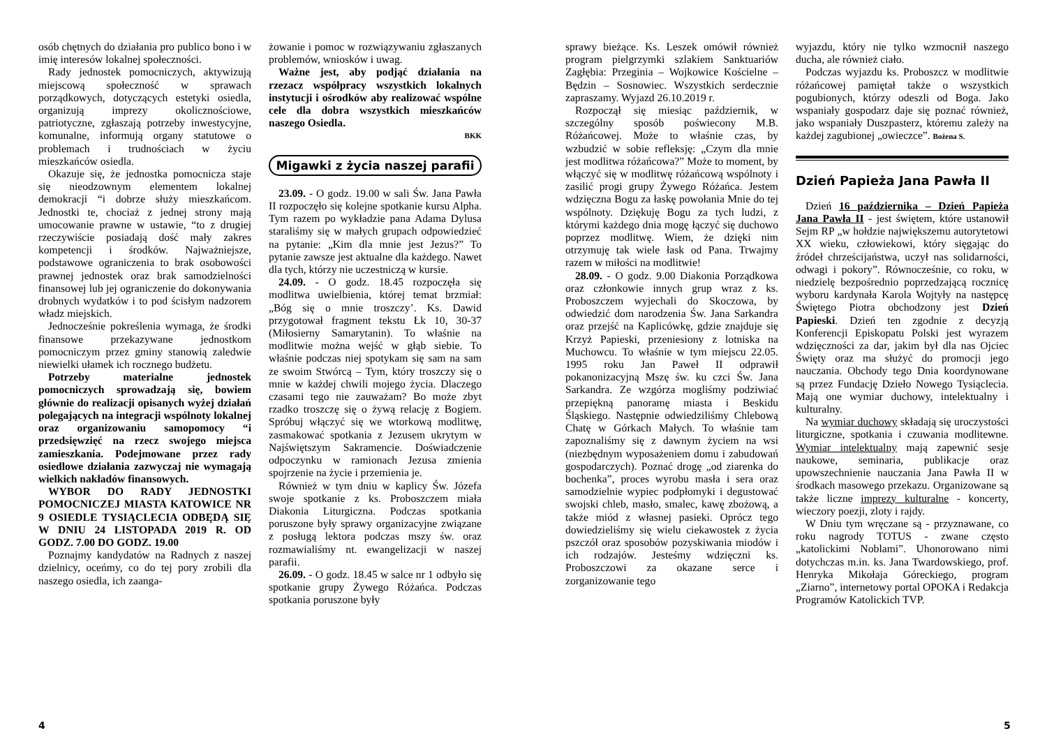osób chętnych do działania pro publico bono i w imię interesów lokalnej społeczności.
Rady jednostek pomocniczych, aktywizują miejscową społeczność w sprawach porządkowych, dotyczących estetyki osiedla, organizują imprezy okolicznościowe, patriotyczne, zgłaszają potrzeby inwestycyjne, komunalne, informują organy statutowe o problemach i trudnościach w życiu mieszkańców osiedla.
Okazuje się, że jednostka pomocnicza staje się nieodzownym elementem lokalnej demokracji “i dobrze służy mieszkańcom. Jednostki te, chociaż z jednej strony mają umocowanie prawne w ustawie, “to z drugiej rzeczywiście posiadają dość mały zakres kompetencji i środków. Najważniejsze, podstawowe ograniczenia to brak osobowości prawnej jednostek oraz brak samodzielności finansowej lub jej ograniczenie do dokonywania drobnych wydatków i to pod ścisłym nadzorem władz miejskich.
Jednocześnie pokreślenia wymaga, że środki finansowe przekazywane jednostkom pomocniczym przez gminy stanowią zaledwie niewielki ułamek ich rocznego budżetu.
Potrzeby materialne jednostek pomocniczych sprowadzają się, bowiem głównie do realizacji opisanych wyżej działań polegających na integracji wspólnoty lokalnej oraz organizowaniu samopomocy “i przedsięwzięć na rzecz swojego miejsca zamieszkania. Podejmowane przez rady osiedlowe działania zazwyczaj nie wymagają wielkich nakładów finansowych.
WYBOR DO RADY JEDNOSTKI POMOCNICZEJ MIASTA KATOWICE NR 9 OSIEDLE TYSIĄCLECIA ODBĘDĄ SIĘ W DNIU 24 LISTOPADA 2019 R. OD GODZ. 7.00 DO GODZ. 19.00
Poznajmy kandydatów na Radnych z naszej dzielnicy, oceńmy, co do tej pory zrobili dla naszego osiedla, ich zaanga-
żowanie i pomoc w rozwiązywaniu zgłaszanych problemów, wniosków i uwag.
Ważne jest, aby podjąć działania na rzezacz współpracy wszystkich lokalnych instytucji i ośrodków aby realizować wspólne cele dla dobra wszystkich mieszkańców naszego Osiedla.
BKK
Migawki z życia naszej parafii
23.09. - O godz. 19.00 w sali Św. Jana Pawła II rozpoczęło się kolejne spotkanie kursu Alpha. Tym razem po wykładzie pana Adama Dylusa staraliśmy się w małych grupach odpowiedzieć na pytanie: „Kim dla mnie jest Jezus?” To pytanie zawsze jest aktualne dla każdego. Nawet dla tych, którzy nie uczestniczą w kursie.
24.09. - O godz. 18.45 rozpoczęła się modlitwa uwielbienia, której temat brzmiał: „Bóg się o mnie troszczy’. Ks. Dawid przygotował fragment tekstu Łk 10, 30-37 (Miłosierny Samarytanin). To właśnie na modlitwie można wejść w głąb siebie. To właśnie podczas niej spotykam się sam na sam ze swoim Stwórcą – Tym, który troszczy się o mnie w każdej chwili mojego życia. Dlaczego czasami tego nie zauważam? Bo może zbyt rzadko troszczę się o żywą relację z Bogiem. Spróbuj włączyć się we wtorkową modlitwę, zasmakować spotkania z Jezusem ukrytym w Najświętszym Sakramencie. Doświadczenie odpoczynku w ramionach Jezusa zmienia spojrzenie na życie i przemienia je.
Również w tym dniu w kaplicy Św. Józefa swoje spotkanie z ks. Proboszczem miała Diakonia Liturgiczna. Podczas spotkania poruszone były sprawy organizacyjne związane z posługą lektora podczas mszy św. oraz rozmawialiśmy nt. ewangelizacji w naszej parafii.
26.09. - O godz. 18.45 w salce nr 1 odbyło się spotkanie grupy Żywego Różańca. Podczas spotkania poruszone były
4
sprawy bieżące. Ks. Leszek omówił również program pielgrzymki szlakiem Sanktuariów Zagłębia: Przeginia – Wojkowice Kościelne – Będzin – Sosnowiec. Wszystkich serdecznie zapraszamy. Wyjazd 26.10.2019 r.
Rozpoczął się miesiąc październik, w szczególny sposób poświecony M.B. Różańcowej. Może to właśnie czas, by wzbudzić w sobie refleksję: „Czym dla mnie jest modlitwa różańcowa?” Może to moment, by włączyć się w modlitwę różańcową wspólnoty i zasilić progi grupy Żywego Różańca. Jestem wdzięczna Bogu za łaskę powołania Mnie do tej wspólnoty. Dziękuję Bogu za tych ludzi, z którymi każdego dnia mogę łączyć się duchowo poprzez modlitwę. Wiem, że dzięki nim otrzymuję tak wiele łask od Pana. Trwajmy razem w miłości na modlitwie!
28.09. - O godz. 9.00 Diakonia Porządkowa oraz członkowie innych grup wraz z ks. Proboszczem wyjechali do Skoczowa, by odwiedzić dom narodzenia Św. Jana Sarkandra oraz przejść na Kaplicówkę, gdzie znajduje się Krzyż Papieski, przeniesiony z lotniska na Muchowcu. To właśnie w tym miejscu 22.05. 1995 roku Jan Paweł II odprawił pokanonizacyjną Mszę św. ku czci Św. Jana Sarkandra. Ze wzgórza mogliśmy podziwiać przepiękną panoramę miasta i Beskidu Śląskiego. Następnie odwiedziliśmy Chlebową Chatę w Górkach Małych. To właśnie tam zapoznaliśmy się z dawnym życiem na wsi (niezbędnym wyposażeniem domu i zabudowań gospodarczych). Poznać drogę „od ziarenka do bochenka”, proces wyrobu masła i sera oraz samodzielnie wypiec podpłomyki i degustować swojski chleb, masło, smalec, kawę zbożową, a także miód z własnej pasieki. Oprócz tego dowiedzieliśmy się wielu ciekawostek z życia pszczół oraz sposobów pozyskiwania miodów i ich rodzajów. Jesteśmy wdzięczni ks. Proboszczowi za okazane serce i zorganizowanie tego
wyjazdu, który nie tylko wzmocnił naszego ducha, ale również ciało.
Podczas wyjazdu ks. Proboszcz w modlitwie różańcowej pamiętał także o wszystkich pogubionych, którzy odeszli od Boga. Jako wspaniały gospodarz daje się poznać również, jako wspaniały Duszpasterz, któremu zależy na każdej zagubionej „owieczce”. Bożena S.
Dzień Papieża Jana Pawła II
Dzień 16 października – Dzień Papieża Jana Pawła II - jest świętem, które ustanowił Sejm RP „w hołdzie największemu autorytetowi XX wieku, człowiekowi, który sięgając do źródeł chrześcijaństwa, uczył nas solidarności, odwagi i pokory”. Równocześnie, co roku, w niedzielę bezpośrednio poprzedzającą rocznicę wyboru kardynała Karola Wojtyły na następcę Świętego Piotra obchodzony jest Dzień Papieski. Dzień ten zgodnie z decyzją Konferencji Episkopatu Polski jest wyrazem wdzięczności za dar, jakim był dla nas Ojciec Święty oraz ma służyć do promocji jego nauczania. Obchody tego Dnia koordynowane są przez Fundację Dzieło Nowego Tysiąclecia. Mają one wymiar duchowy, intelektualny i kulturalny.
Na wymiar duchowy składają się uroczystości liturgiczne, spotkania i czuwania modlitewne. Wymiar intelektualny mają zapewnić sesje naukowe, seminaria, publikacje oraz upowszechnienie nauczania Jana Pawła II w środkach masowego przekazu. Organizowane są także liczne imprezy kulturalne - koncerty, wieczory poezji, zloty i rajdy.
W Dniu tym wręczane są - przyznawane, co roku nagrody TOTUS - zwane często „katolickimi Noblami”. Uhonorowano nimi dotychczas m.in. ks. Jana Twardowskiego, prof. Henryka Mikołaja Góreckiego, program „Ziarno”, internetowy portal OPOKA i Redakcja Programów Katolickich TVP.
5